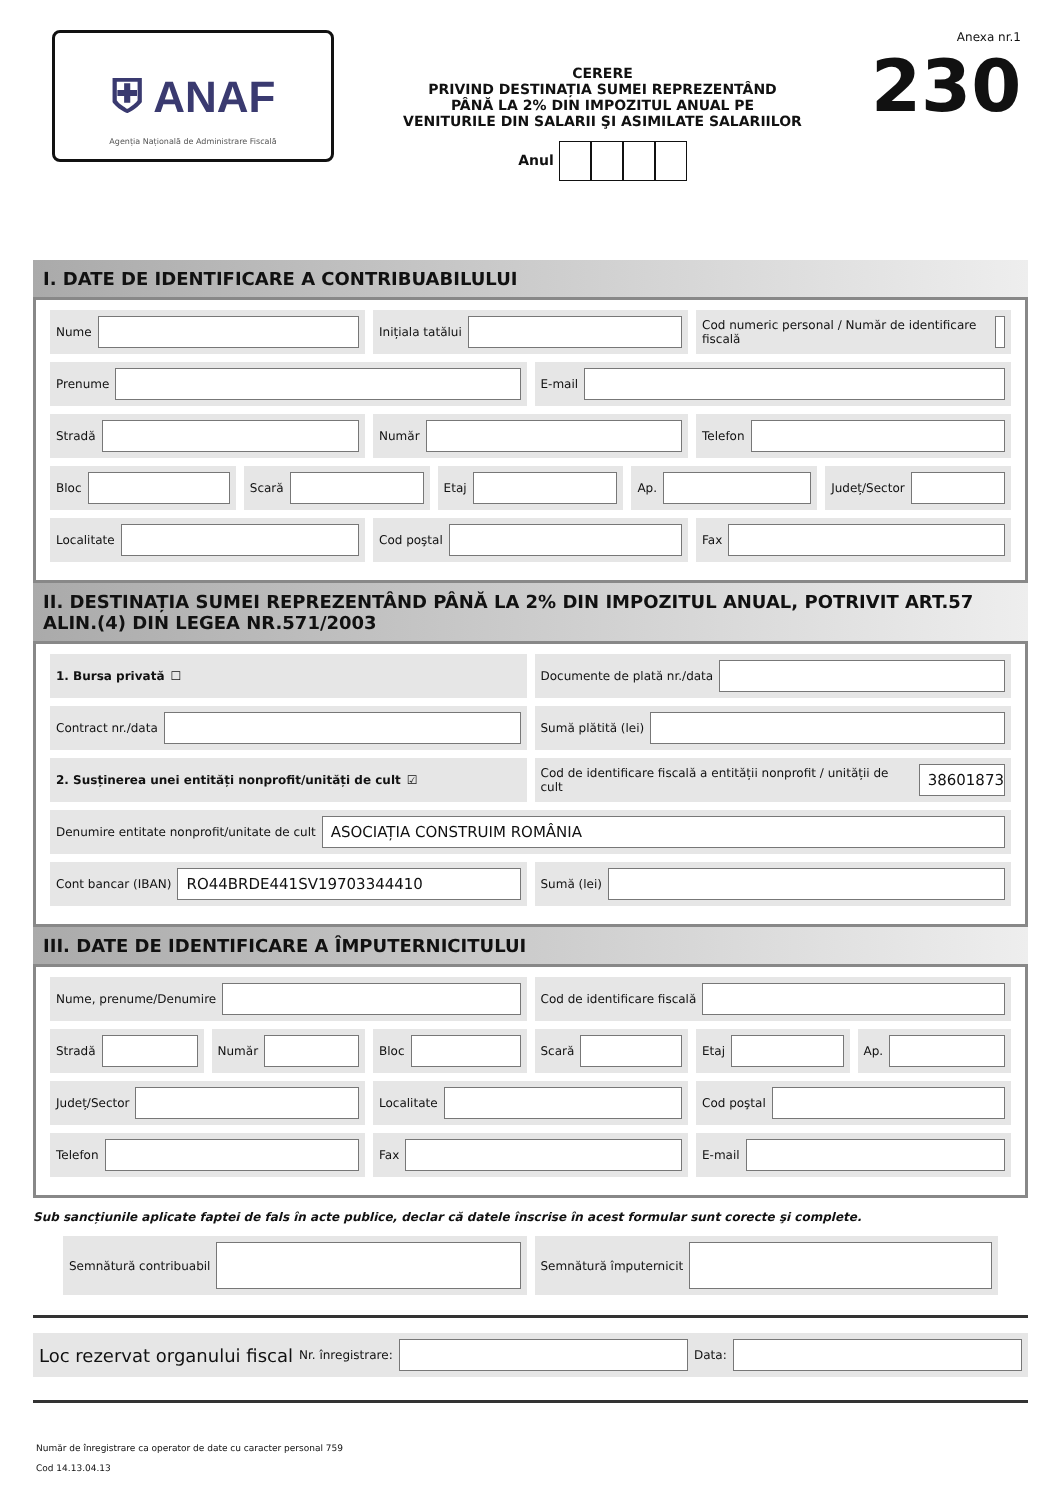⛨ ANAF
Agenția Națională de Administrare Fiscală
CERERE
PRIVIND DESTINAȚIA SUMEI REPREZENTÂND
PÂNĂ LA 2% DIN IMPOZITUL ANUAL PE
VENITURILE DIN SALARII ŞI ASIMILATE SALARIILOR
Anul
Anexa nr.1
230
I. DATE DE IDENTIFICARE A CONTRIBUABILULUI
Nume Inițiala tatălui Cod numeric personal / Număr de identificare fiscală
Prenume E-mail
Stradă Număr Telefon
Bloc Scară Etaj Ap. Județ/Sector
Localitate Cod poştal Fax
II. DESTINAȚIA SUMEI REPREZENTÂND PÂNĂ LA 2% DIN IMPOZITUL ANUAL, POTRIVIT ART.57 ALIN.(4) DIN LEGEA NR.571/2003
1. Bursa privată ☐ Documente de plată nr./data
Contract nr./data Sumă plătită (lei)
2. Susținerea unei entități nonprofit/unități de cult ☑
Cod de identificare fiscală a entității nonprofit / unității de cult 38601873
Denumire entitate nonprofit/unitate de cult ASOCIAȚIA CONSTRUIM ROMÂNIA
Cont bancar (IBAN) RO44BRDE441SV19703344410
Sumă (lei)
III. DATE DE IDENTIFICARE A ÎMPUTERNICITULUI
Nume, prenume/Denumire Cod de identificare fiscală
Stradă Număr Bloc Scară Etaj Ap.
Județ/Sector Localitate Cod poştal
Telefon Fax E-mail
Sub sancțiunile aplicate faptei de fals în acte publice, declar că datele înscrise în acest formular sunt corecte şi complete.
Semnătură contribuabil Semnătură împuternicit
Loc rezervat organului fiscal Nr. înregistrare: Data:
Număr de înregistrare ca operator de date cu caracter personal 759
Cod 14.13.04.13